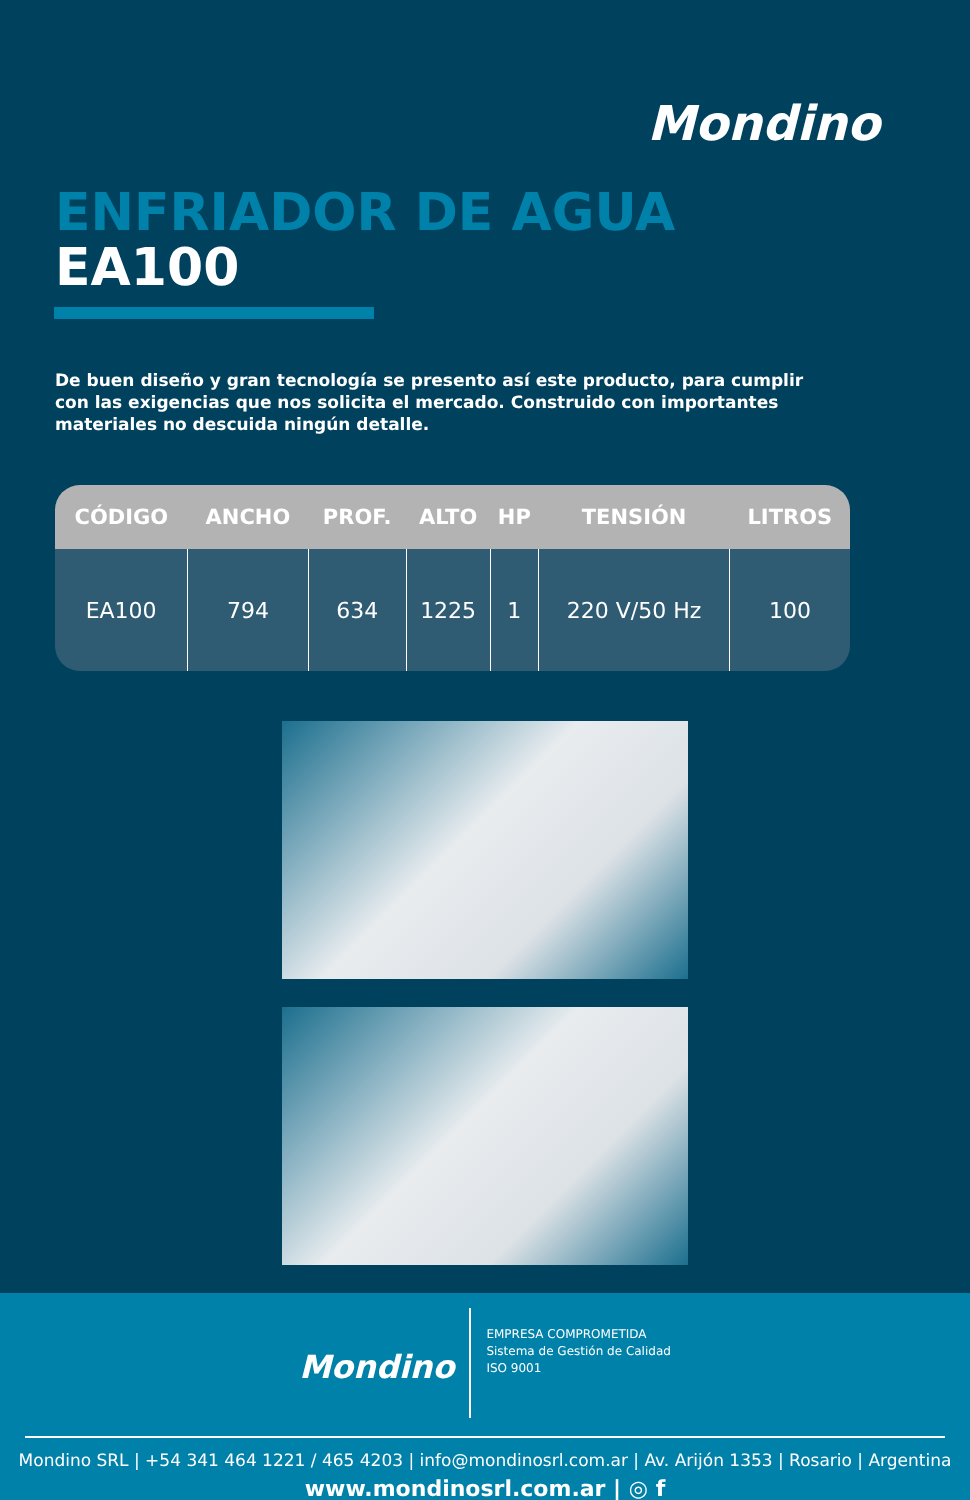Mondino
ENFRIADOR DE AGUA
EA100
De buen diseño y gran tecnología se presento así este producto, para cumplir con las exigencias que nos solicita el mercado. Construido con importantes materiales no descuida ningún detalle.
| CÓDIGO | ANCHO | PROF. | ALTO | HP | TENSIÓN | LITROS |
| --- | --- | --- | --- | --- | --- | --- |
| EA100 | 794 | 634 | 1225 | 1 | 220 V/50 Hz | 100 |
Mondino
EMPRESA COMPROMETIDA
Sistema de Gestión de Calidad
ISO 9001
Mondino SRL | +54 341 464 1221 / 465 4203 | info@mondinosrl.com.ar | Av. Arijón 1353 | Rosario | Argentina
www.mondinosrl.com.ar | ◎ f